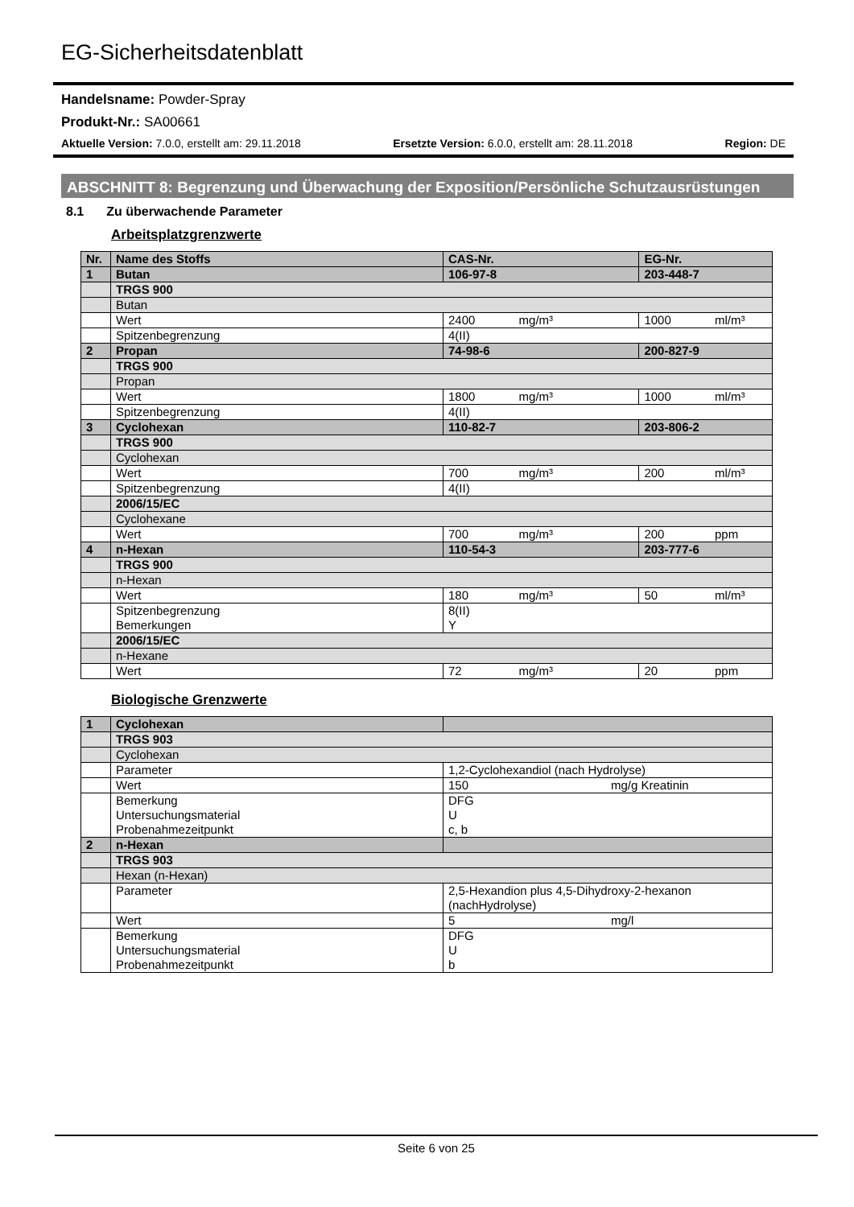EG-Sicherheitsdatenblatt
Handelsname: Powder-Spray
Produkt-Nr.: SA00661
Aktuelle Version: 7.0.0, erstellt am: 29.11.2018 Ersetzte Version: 6.0.0, erstellt am: 28.11.2018 Region: DE
ABSCHNITT 8: Begrenzung und Überwachung der Exposition/Persönliche Schutzausrüstungen
8.1 Zu überwachende Parameter
Arbeitsplatzgrenzwerte
| Nr. | Name des Stoffs | CAS-Nr. | EG-Nr. |
| 1 | Butan | 106-97-8 | 203-448-7 |
| | TRGS 900 | | |
| | Butan | | |
| | Wert | 2400 mg/m³ | 1000 ml/m³ |
| | Spitzenbegrenzung | 4(II) | |
| 2 | Propan | 74-98-6 | 200-827-9 |
| | TRGS 900 | | |
| | Propan | | |
| | Wert | 1800 mg/m³ | 1000 ml/m³ |
| | Spitzenbegrenzung | 4(II) | |
| 3 | Cyclohexan | 110-82-7 | 203-806-2 |
| | TRGS 900 | | |
| | Cyclohexan | | |
| | Wert | 700 mg/m³ | 200 ml/m³ |
| | Spitzenbegrenzung | 4(II) | |
| | 2006/15/EC | | |
| | Cyclohexane | | |
| | Wert | 700 mg/m³ | 200 ppm |
| 4 | n-Hexan | 110-54-3 | 203-777-6 |
| | TRGS 900 | | |
| | n-Hexan | | |
| | Wert | 180 mg/m³ | 50 ml/m³ |
| | Spitzenbegrenzung Bemerkungen | 8(II) Y | |
| | 2006/15/EC | | |
| | n-Hexane | | |
| | Wert | 72 mg/m³ | 20 ppm |
Biologische Grenzwerte
| 1 | Cyclohexan | | |
| | TRGS 903 | | |
| | Cyclohexan | | |
| | Parameter | 1,2-Cyclohexandiol (nach Hydrolyse) | |
| | Wert | 150 | mg/g Kreatinin |
| | Bemerkung Untersuchungsmaterial Probenahmezeitpunkt | DFG U c, b | |
| 2 | n-Hexan | | |
| | TRGS 903 | | |
| | Hexan (n-Hexan) | | |
| | Parameter | 2,5-Hexandion plus 4,5-Dihydroxy-2-hexanon (nachHydrolyse) | |
| | Wert | 5 | mg/l |
| | Bemerkung Untersuchungsmaterial Probenahmezeitpunkt | DFG U b | |
Seite 6 von 25